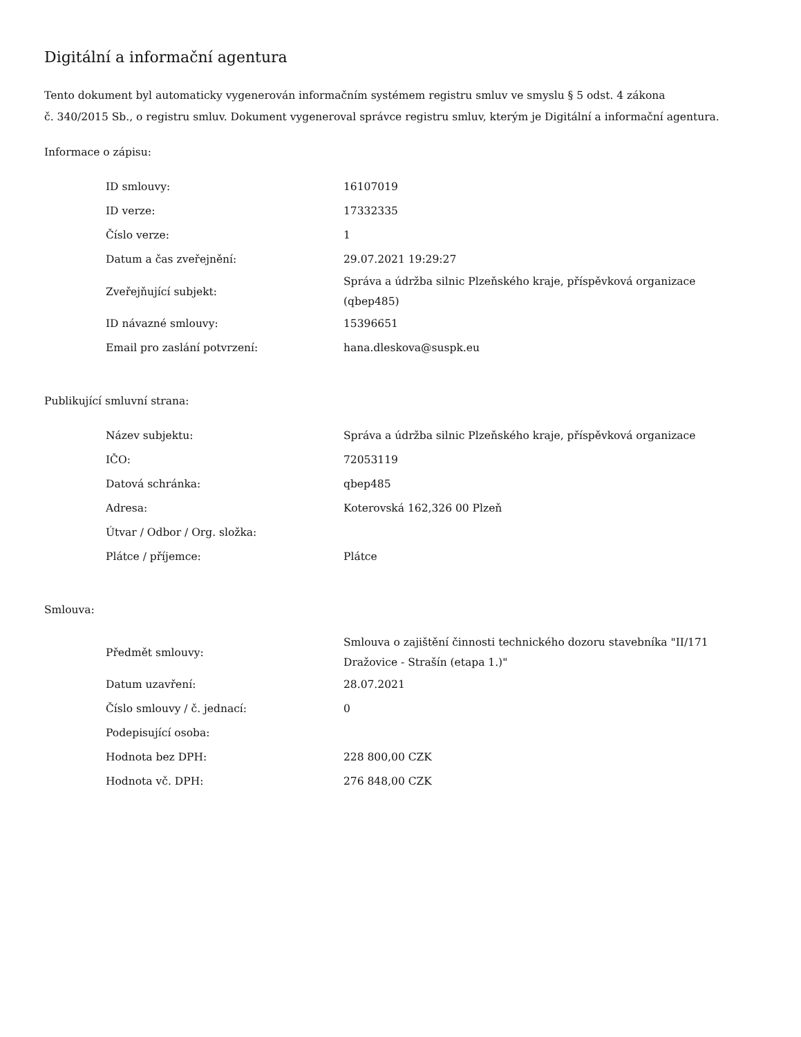Digitální a informační agentura
Tento dokument byl automaticky vygenerován informačním systémem registru smluv ve smyslu § 5 odst. 4 zákona
č. 340/2015 Sb., o registru smluv. Dokument vygeneroval správce registru smluv, kterým je Digitální a informační agentura.
Informace o zápisu:
| ID smlouvy: | 16107019 |
| ID verze: | 17332335 |
| Číslo verze: | 1 |
| Datum a čas zveřejnění: | 29.07.2021 19:29:27 |
| Zveřejňující subjekt: | Správa a údržba silnic Plzeňského kraje, příspěvková organizace (qbep485) |
| ID návazné smlouvy: | 15396651 |
| Email pro zaslání potvrzení: | hana.dleskova@suspk.eu |
Publikující smluvní strana:
| Název subjektu: | Správa a údržba silnic Plzeňského kraje, příspěvková organizace |
| IČO: | 72053119 |
| Datová schránka: | qbep485 |
| Adresa: | Koterovská 162,326 00 Plzeň |
| Útvar / Odbor / Org. složka: | |
| Plátce / příjemce: | Plátce |
Smlouva:
| Předmět smlouvy: | Smlouva o zajištění činnosti technického dozoru stavebníka "II/171 Dražovice - Strašín (etapa 1.)" |
| Datum uzavření: | 28.07.2021 |
| Číslo smlouvy / č. jednací: | 0 |
| Podepisující osoba: | |
| Hodnota bez DPH: | 228 800,00 CZK |
| Hodnota vč. DPH: | 276 848,00 CZK |